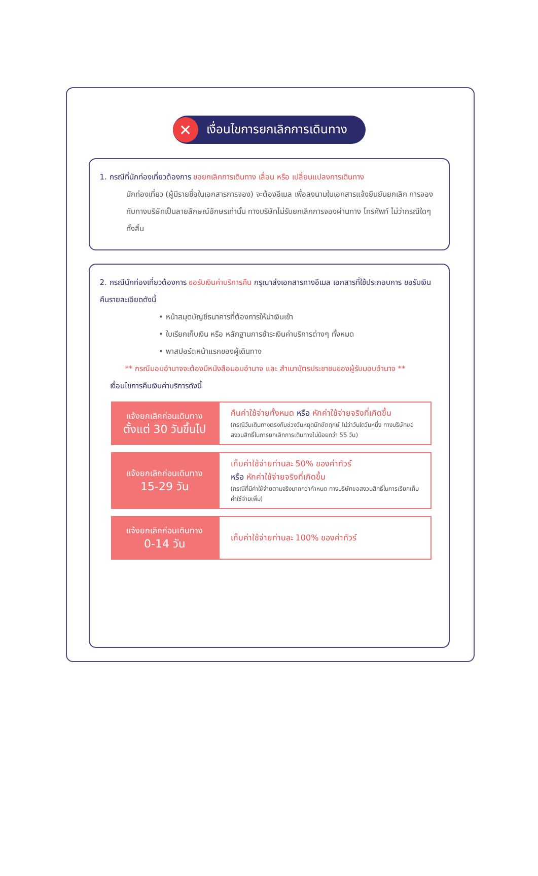✕ เงื่อนไขการยกเลิกการเดินทาง
1. กรณีที่นักท่องเที่ยวต้องการ ขอยกเลิกการเดินทาง เลื่อน หรือ เปลี่ยนแปลงการเดินทาง
นักท่องเที่ยว (ผู้มีรายชื่อในเอกสารการจอง) จะต้องอีเมล เพื่อลงนามในเอกสารแจ้งยืนยันยกเลิก การจอง กับทางบริษัทเป็นลายลักษณ์อักษรเท่านั้น ทางบริษัทไม่รับยกเลิกการจองผ่านทาง โทรศัพท์ ไม่ว่ากรณีใดๆ ทั้งสิ้น
2. กรณีนักท่องเที่ยวต้องการ ขอรับเงินค่าบริการคืน กรุณาส่งเอกสารทางอีเมล เอกสารที่ใช้ประกอบการ ขอรับเงินคืนรายละเอียดดังนี้
หน้าสมุดบัญชีธนาคารที่ต้องการให้นำเงินเข้า
ใบเรียกเก็บเงิน หรือ หลักฐานการชำระเงินค่าบริการต่างๆ ทั้งหมด
พาสปอร์ตหน้าแรกของผู้เดินทาง
** กรณีมอบอำนาจจะต้องมีหนังสือมอบอำนาจ และ สำเนาบัตรประชาชนของผู้รับมอบอำนาจ **
เงื่อนไขการคืนเงินค่าบริการดังนี้
| แจ้งยกเลิกก่อนเดินทาง ตั้งแต่ 30 วันขึ้นไป | คืนค่าใช้จ่ายทั้งหมด หรือ หักค่าใช้จ่ายจริงที่เกิดขึ้น (กรณีวันเดินทางตรงกับช่วงวันหยุดนักขัตฤกษ์ ไม่ว่าวันใดวันหนึ่ง ทางบริษัทขอสงวนสิทธิ์ในการยกเลิกการเดินทางไม่น้อยกว่า 55 วัน) |
| แจ้งยกเลิกก่อนเดินทาง 15-29 วัน | เก็บค่าใช้จ่ายท่านละ 50% ของค่าทัวร์ หรือ หักค่าใช้จ่ายจริงที่เกิดขึ้น (กรณีที่มีค่าใช้จ่ายตามจริงมากกว่ากำหนด ทางบริษัทขอสงวนสิทธิ์ในการเรียกเก็บค่าใช้จ่ายเพิ่ม) |
| แจ้งยกเลิกก่อนเดินทาง 0-14 วัน | เก็บค่าใช้จ่ายท่านละ 100% ของค่าทัวร์ |